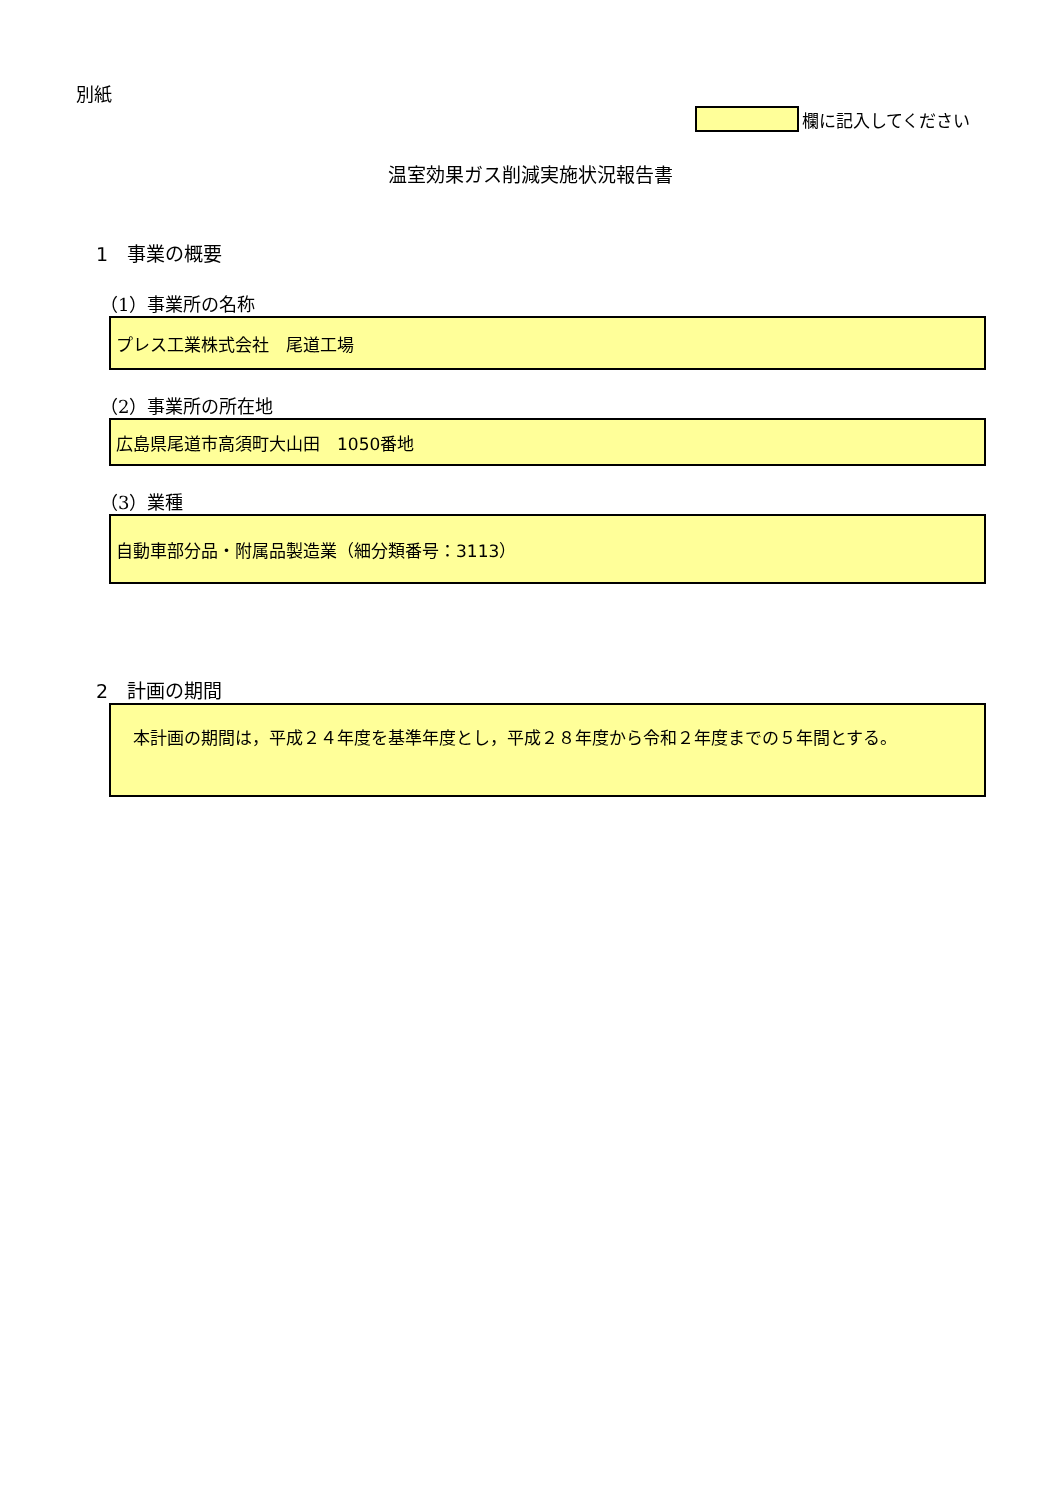別紙
欄に記入してください
温室効果ガス削減実施状況報告書
1　事業の概要
（1）事業所の名称
プレス工業株式会社　尾道工場
（2）事業所の所在地
広島県尾道市高須町大山田　1050番地
（3）業種
自動車部分品・附属品製造業（細分類番号：3113）
2　計画の期間
　本計画の期間は，平成２４年度を基準年度とし，平成２８年度から令和２年度までの５年間とする。